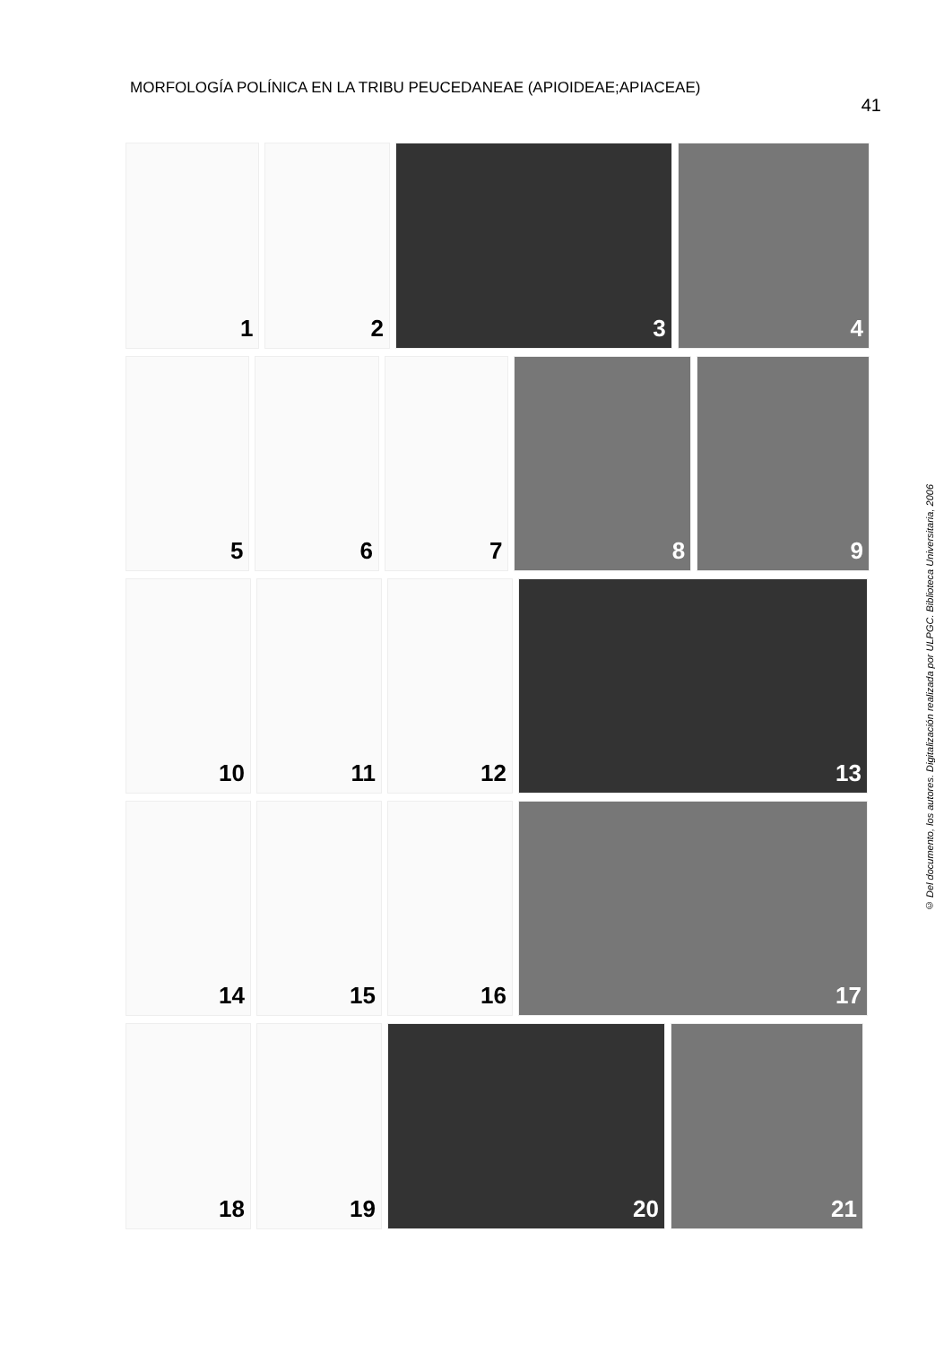MORFOLOGÍA POLÍNICA EN LA TRIBU PEUCEDANEAE (APIOIDEAE;APIACEAE)
41
1 2 3 4
5 6 7 8 9
10 11 12 13
14 15 16 17
18 19 20 21
© Del documento, los autores. Digitalización realizada por ULPGC. Biblioteca Universitaria, 2006